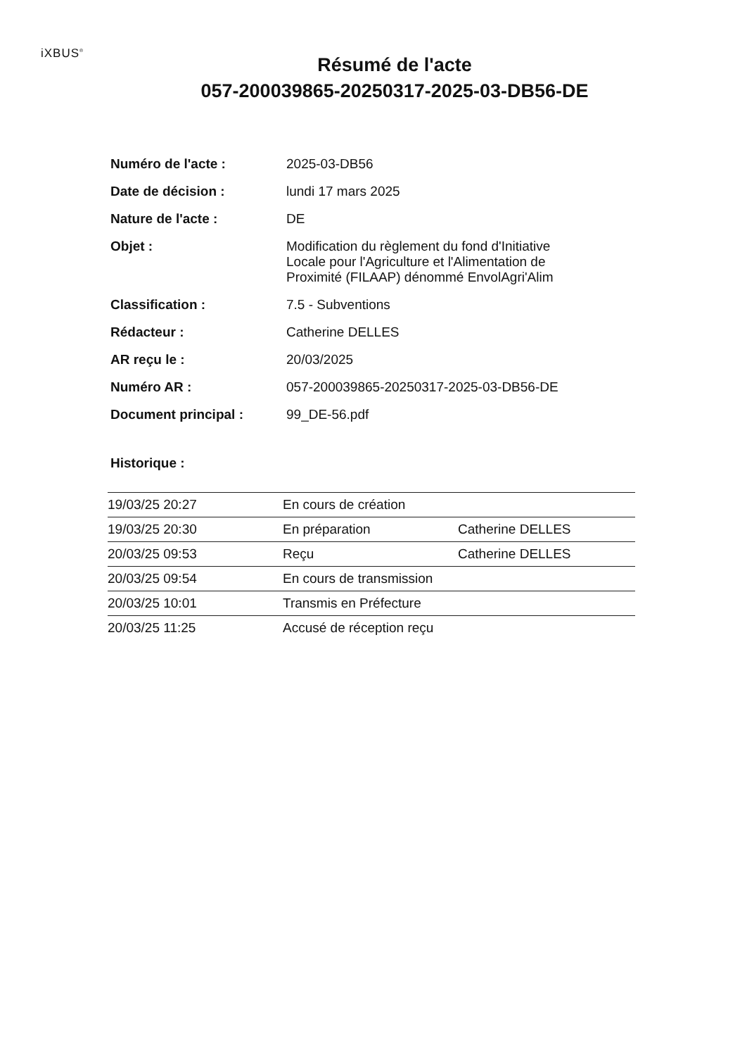iXBUS<sup>®</sup>
Résumé de l'acte
057-200039865-20250317-2025-03-DB56-DE
| Numéro de l'acte : | 2025-03-DB56 |
| Date de décision : | lundi 17 mars 2025 |
| Nature de l'acte : | DE |
| Objet : | Modification du règlement du fond d'Initiative Locale pour l'Agriculture et l'Alimentation de Proximité (FILAAP) dénommé EnvolAgri'Alim |
| Classification : | 7.5 - Subventions |
| Rédacteur : | Catherine DELLES |
| AR reçu le : | 20/03/2025 |
| Numéro AR : | 057-200039865-20250317-2025-03-DB56-DE |
| Document principal : | 99_DE-56.pdf |
Historique :
| 19/03/25 20:27 | En cours de création | |
| 19/03/25 20:30 | En préparation | Catherine DELLES |
| 20/03/25 09:53 | Reçu | Catherine DELLES |
| 20/03/25 09:54 | En cours de transmission | |
| 20/03/25 10:01 | Transmis en Préfecture | |
| 20/03/25 11:25 | Accusé de réception reçu | |